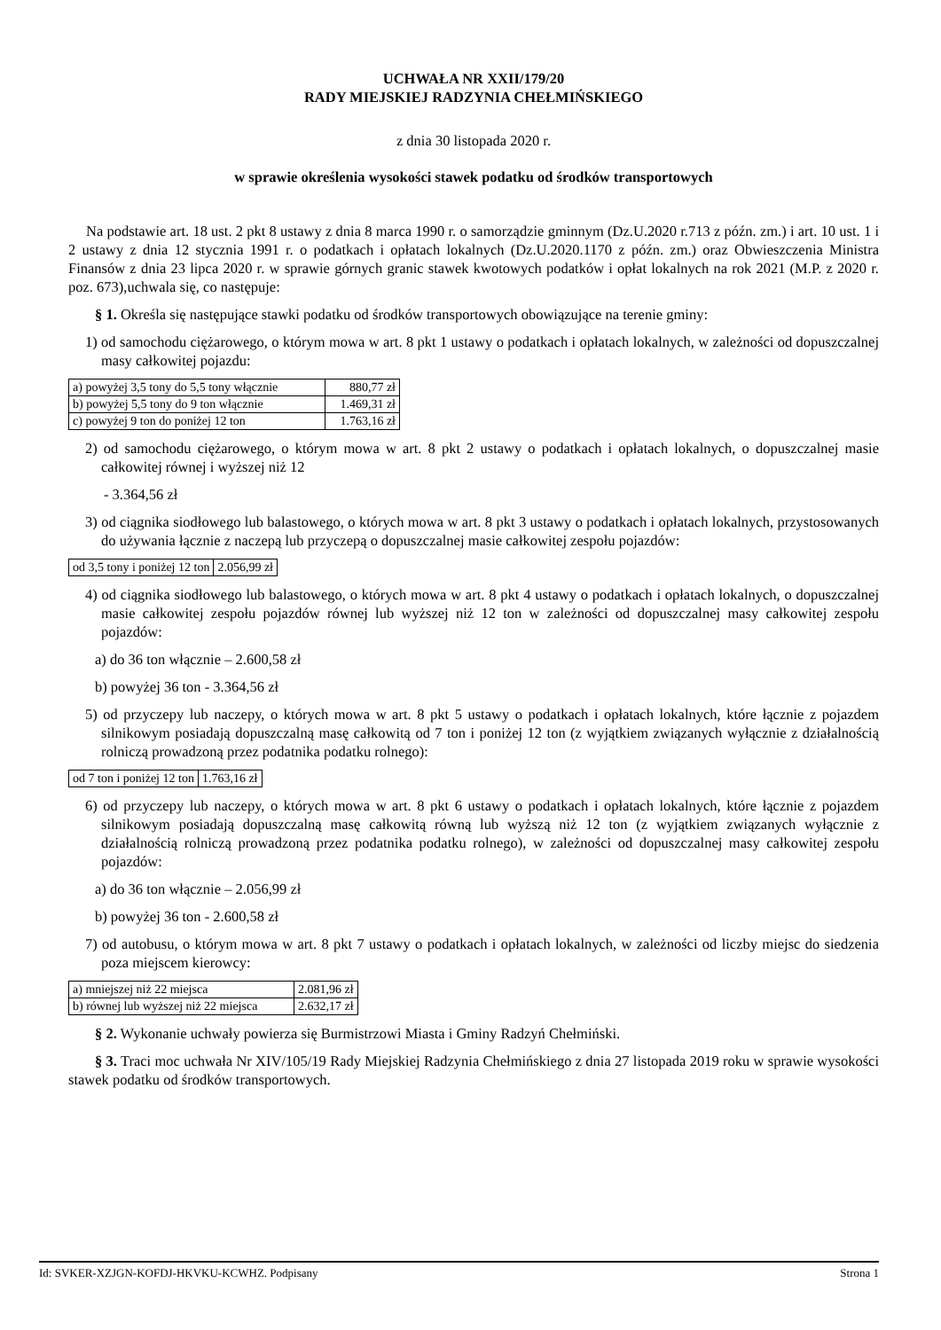UCHWAŁA NR XXII/179/20
RADY MIEJSKIEJ RADZYNIA CHEŁMIŃSKIEGO
z dnia 30 listopada 2020 r.
w sprawie określenia wysokości stawek podatku od środków transportowych
Na podstawie art. 18 ust. 2 pkt 8 ustawy z dnia 8 marca 1990 r. o samorządzie gminnym (Dz.U.2020 r.713 z późn. zm.) i art. 10 ust. 1 i 2 ustawy z dnia 12 stycznia 1991 r. o podatkach i opłatach lokalnych (Dz.U.2020.1170 z późn. zm.) oraz Obwieszczenia Ministra Finansów z dnia 23 lipca 2020 r. w sprawie górnych granic stawek kwotowych podatków i opłat lokalnych na rok 2021 (M.P. z 2020 r. poz. 673),uchwala się, co następuje:
§ 1. Określa się następujące stawki podatku od środków transportowych obowiązujące na terenie gminy:
1) od samochodu ciężarowego, o którym mowa w art. 8 pkt 1 ustawy o podatkach i opłatach lokalnych, w zależności od dopuszczalnej masy całkowitej pojazdu:
| a) powyżej 3,5 tony do 5,5 tony włącznie | 880,77 zł |
| b) powyżej 5,5 tony do 9 ton włącznie | 1.469,31 zł |
| c) powyżej 9 ton do poniżej 12 ton | 1.763,16 zł |
2) od samochodu ciężarowego, o którym mowa w art. 8 pkt 2 ustawy o podatkach i opłatach lokalnych, o dopuszczalnej masie całkowitej równej i wyższej niż 12
- 3.364,56 zł
3) od ciągnika siodłowego lub balastowego, o których mowa w art. 8 pkt 3 ustawy o podatkach i opłatach lokalnych, przystosowanych do używania łącznie z naczepą lub przyczepą o dopuszczalnej masie całkowitej zespołu pojazdów:
| od 3,5 tony i poniżej 12 ton | 2.056,99 zł |
4) od ciągnika siodłowego lub balastowego, o których mowa w art. 8 pkt 4 ustawy o podatkach i opłatach lokalnych, o dopuszczalnej masie całkowitej zespołu pojazdów równej lub wyższej niż 12 ton w zależności od dopuszczalnej masy całkowitej zespołu pojazdów:
a) do 36 ton włącznie – 2.600,58 zł
b) powyżej 36 ton - 3.364,56 zł
5) od przyczepy lub naczepy, o których mowa w art. 8 pkt 5 ustawy o podatkach i opłatach lokalnych, które łącznie z pojazdem silnikowym posiadają dopuszczalną masę całkowitą od 7 ton i poniżej 12 ton (z wyjątkiem związanych wyłącznie z działalnością rolniczą prowadzoną przez podatnika podatku rolnego):
| od 7 ton i poniżej 12 ton | 1.763,16 zł |
6) od przyczepy lub naczepy, o których mowa w art. 8 pkt 6 ustawy o podatkach i opłatach lokalnych, które łącznie z pojazdem silnikowym posiadają dopuszczalną masę całkowitą równą lub wyższą niż 12 ton (z wyjątkiem związanych wyłącznie z działalnością rolniczą prowadzoną przez podatnika podatku rolnego), w zależności od dopuszczalnej masy całkowitej zespołu pojazdów:
a) do 36 ton włącznie – 2.056,99 zł
b) powyżej 36 ton - 2.600,58 zł
7) od autobusu, o którym mowa w art. 8 pkt 7 ustawy o podatkach i opłatach lokalnych, w zależności od liczby miejsc do siedzenia poza miejscem kierowcy:
| a) mniejszej niż 22 miejsca | 2.081,96 zł |
| b) równej lub wyższej niż 22 miejsca | 2.632,17 zł |
§ 2. Wykonanie uchwały powierza się Burmistrzowi Miasta i Gminy Radzyń Chełmiński.
§ 3. Traci moc uchwała Nr XIV/105/19 Rady Miejskiej Radzynia Chełmińskiego z dnia 27 listopada 2019 roku w sprawie wysokości stawek podatku od środków transportowych.
Id: SVKER-XZJGN-KOFDJ-HKVKU-KCWHZ. Podpisany Strona 1